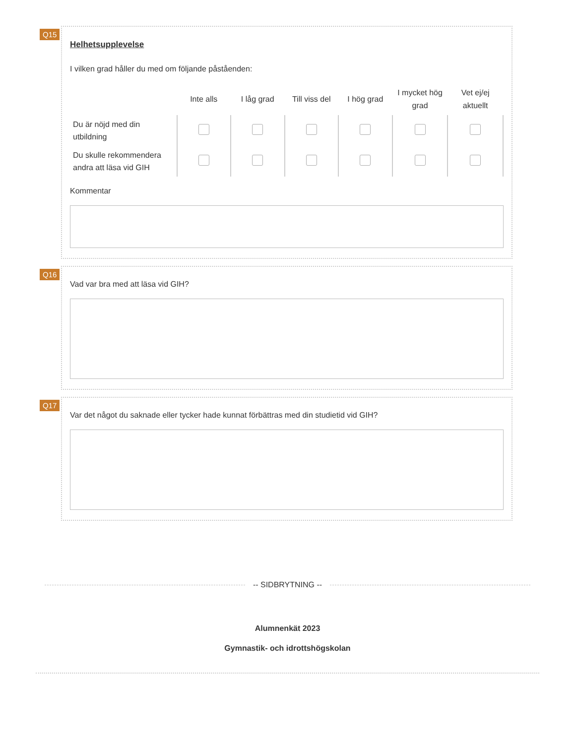Q15
Helhetsupplevelse
I vilken grad håller du med om följande påståenden:
| | Inte alls | I låg grad | Till viss del | I hög grad | I mycket hög grad | Vet ej/ej aktuellt |
| --- | --- | --- | --- | --- | --- | --- |
| Du är nöjd med din utbildning | | | | | | |
| Du skulle rekommendera andra att läsa vid GIH | | | | | | |
Kommentar
Q16
Vad var bra med att läsa vid GIH?
Q17
Var det något du saknade eller tycker hade kunnat förbättras med din studietid vid GIH?
-- SIDBRYTNING --
Alumnenkät 2023
Gymnastik- och idrottshögskolan